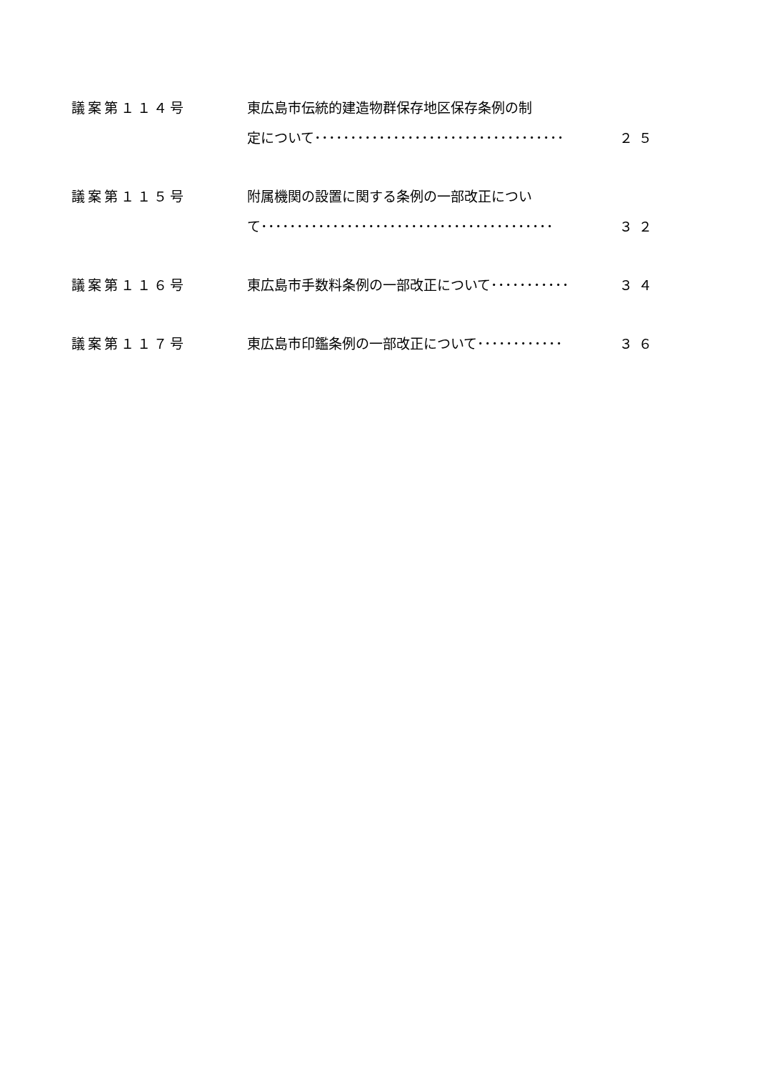| 議案第１１４号 | 東広島市伝統的建造物群保存地区保存条例の制 定について･･･････････････････････････････････ | ２５ |
| 議案第１１５号 | 附属機関の設置に関する条例の一部改正につい て･････････････････････････････････････････ | ３２ |
| 議案第１１６号 | 東広島市手数料条例の一部改正について･･･････････ | ３４ |
| 議案第１１７号 | 東広島市印鑑条例の一部改正について････････････ | ３６ |